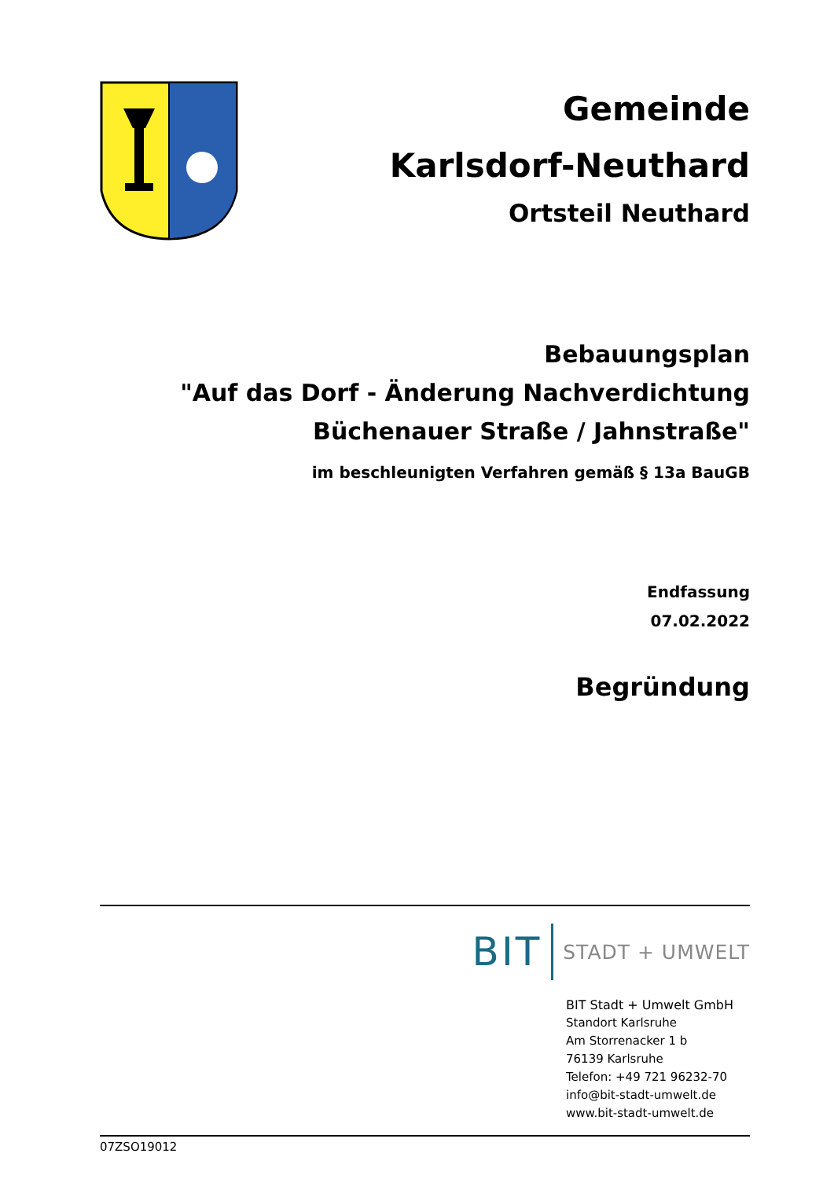Gemeinde
Karlsdorf-Neuthard
Ortsteil Neuthard
Bebauungsplan
"Auf das Dorf - Änderung Nachverdichtung
Büchenauer Straße / Jahnstraße"
im beschleunigten Verfahren gemäß § 13a BauGB
Endfassung
07.02.2022
Begründung
BIT STADT + UMWELT
BIT Stadt + Umwelt GmbH
Standort Karlsruhe
Am Storrenacker 1 b
76139 Karlsruhe
Telefon: +49 721 96232-70
info@bit-stadt-umwelt.de
www.bit-stadt-umwelt.de
07ZSO19012